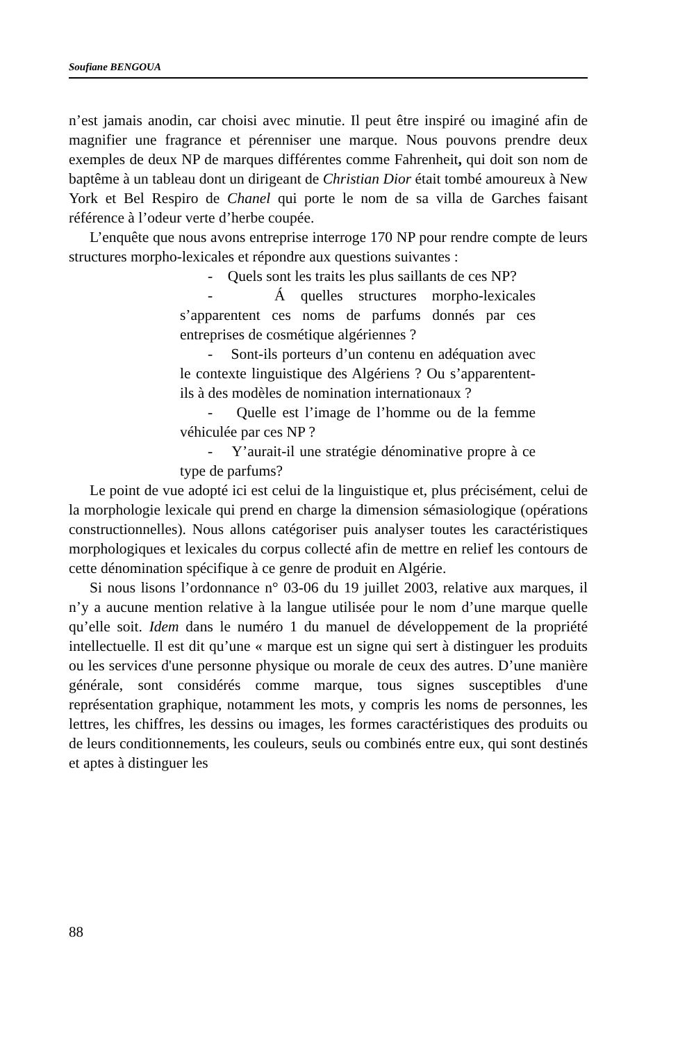Soufiane BENGOUA
n’est jamais anodin, car choisi avec minutie. Il peut être inspiré ou imaginé afin de magnifier une fragrance et pérenniser une marque. Nous pouvons prendre deux exemples de deux NP de marques différentes comme Fahrenheit, qui doit son nom de baptême à un tableau dont un dirigeant de Christian Dior était tombé amoureux à New York et Bel Respiro de Chanel qui porte le nom de sa villa de Garches faisant référence à l’odeur verte d’herbe coupée.
L’enquête que nous avons entreprise interroge 170 NP pour rendre compte de leurs structures morpho-lexicales et répondre aux questions suivantes :
- Quels sont les traits les plus saillants de ces NP?
- Á quelles structures morpho-lexicales s’apparentent ces noms de parfums donnés par ces entreprises de cosmétique algériennes ?
- Sont-ils porteurs d’un contenu en adéquation avec le contexte linguistique des Algériens ? Ou s’apparentent-ils à des modèles de nomination internationaux ?
- Quelle est l’image de l’homme ou de la femme véhiculée par ces NP ?
- Y’aurait-il une stratégie dénominative propre à ce type de parfums?
Le point de vue adopté ici est celui de la linguistique et, plus précisément, celui de la morphologie lexicale qui prend en charge la dimension sémasiologique (opérations constructionnelles). Nous allons catégoriser puis analyser toutes les caractéristiques morphologiques et lexicales du corpus collecté afin de mettre en relief les contours de cette dénomination spécifique à ce genre de produit en Algérie.
Si nous lisons l’ordonnance n° 03-06 du 19 juillet 2003, relative aux marques, il n’y a aucune mention relative à la langue utilisée pour le nom d’une marque quelle qu’elle soit. Idem dans le numéro 1 du manuel de développement de la propriété intellectuelle. Il est dit qu’une « marque est un signe qui sert à distinguer les produits ou les services d'une personne physique ou morale de ceux des autres. D’une manière générale, sont considérés comme marque, tous signes susceptibles d'une représentation graphique, notamment les mots, y compris les noms de personnes, les lettres, les chiffres, les dessins ou images, les formes caractéristiques des produits ou de leurs conditionnements, les couleurs, seuls ou combinés entre eux, qui sont destinés et aptes à distinguer les
88